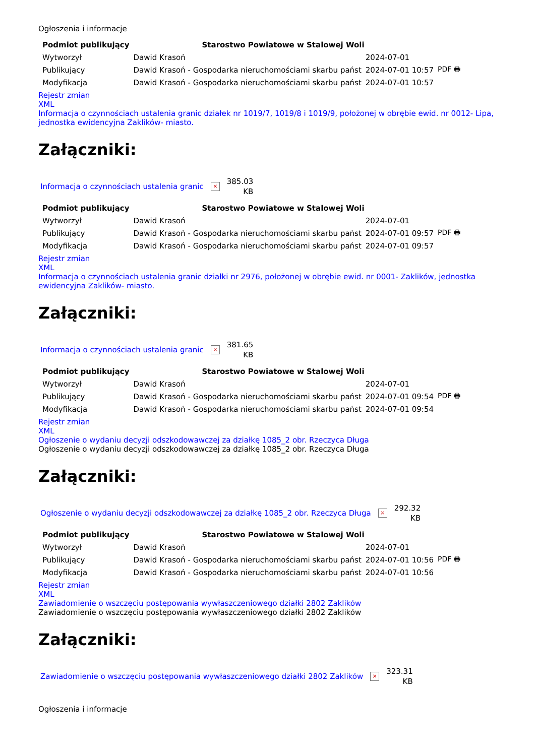Ogłoszenia i informacje
| Podmiot publikujący | Starostwo Powiatowe w Stalowej Woli | | |
| Wytworzył | Dawid Krasoń | 2024-07-01 | PDF 🖶 |
| Publikujący | Dawid Krasoń - Gospodarka nieruchomościami skarbu państ | 2024-07-01 10:57 | |
| Modyfikacja | Dawid Krasoń - Gospodarka nieruchomościami skarbu państ | 2024-07-01 10:57 | |
Rejestr zmian
XML
Informacja o czynnościach ustalenia granic działek nr 1019/7, 1019/8 i 1019/9, położonej w obrębie ewid. nr 0012- Lipa, jednostka ewidencyjna Zaklików- miasto.
Załączniki:
Informacja o czynnościach ustalenia granic × 385.03
KB
| Podmiot publikujący | Starostwo Powiatowe w Stalowej Woli | | |
| Wytworzył | Dawid Krasoń | 2024-07-01 | PDF 🖶 |
| Publikujący | Dawid Krasoń - Gospodarka nieruchomościami skarbu państ | 2024-07-01 09:57 | |
| Modyfikacja | Dawid Krasoń - Gospodarka nieruchomościami skarbu państ | 2024-07-01 09:57 | |
Rejestr zmian
XML
Informacja o czynnościach ustalenia granic działki nr 2976, położonej w obrębie ewid. nr 0001- Zaklików, jednostka ewidencyjna Zaklików- miasto.
Załączniki:
Informacja o czynnościach ustalenia granic × 381.65
KB
| Podmiot publikujący | Starostwo Powiatowe w Stalowej Woli | | |
| Wytworzył | Dawid Krasoń | 2024-07-01 | PDF 🖶 |
| Publikujący | Dawid Krasoń - Gospodarka nieruchomościami skarbu państ | 2024-07-01 09:54 | |
| Modyfikacja | Dawid Krasoń - Gospodarka nieruchomościami skarbu państ | 2024-07-01 09:54 | |
Rejestr zmian
XML
Ogłoszenie o wydaniu decyzji odszkodowawczej za działkę 1085_2 obr. Rzeczyca Długa
Ogłoszenie o wydaniu decyzji odszkodowawczej za działkę 1085_2 obr. Rzeczyca Długa
Załączniki:
Ogłoszenie o wydaniu decyzji odszkodowawczej za działkę 1085_2 obr. Rzeczyca Długa × 292.32
KB
| Podmiot publikujący | Starostwo Powiatowe w Stalowej Woli | | |
| Wytworzył | Dawid Krasoń | 2024-07-01 | PDF 🖶 |
| Publikujący | Dawid Krasoń - Gospodarka nieruchomościami skarbu państ | 2024-07-01 10:56 | |
| Modyfikacja | Dawid Krasoń - Gospodarka nieruchomościami skarbu państ | 2024-07-01 10:56 | |
Rejestr zmian
XML
Zawiadomienie o wszczęciu postępowania wywłaszczeniowego działki 2802 Zaklików
Zawiadomienie o wszczęciu postępowania wywłaszczeniowego działki 2802 Zaklików
Załączniki:
Zawiadomienie o wszczęciu postępowania wywłaszczeniowego działki 2802 Zaklików × 323.31
KB
Ogłoszenia i informacje